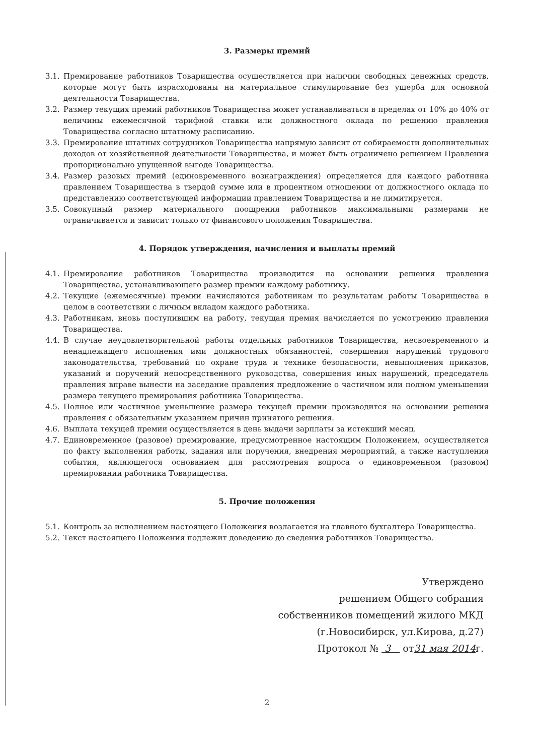3. Размеры премий
3.1. Премирование работников Товарищества осуществляется при наличии свободных денежных средств, которые могут быть израсходованы на материальное стимулирование без ущерба для основной деятельности Товарищества.
3.2. Размер текущих премий работников Товарищества может устанавливаться в пределах от 10% до 40% от величины ежемесячной тарифной ставки или должностного оклада по решению правления Товарищества согласно штатному расписанию.
3.3. Премирование штатных сотрудников Товарищества напрямую зависит от собираемости дополнительных доходов от хозяйственной деятельности Товарищества, и может быть ограничено решением Правления пропорционально упущенной выгоде Товарищества.
3.4. Размер разовых премий (единовременного вознаграждения) определяется для каждого работника правлением Товарищества в твердой сумме или в процентном отношении от должностного оклада по представлению соответствующей информации правлением Товарищества и не лимитируется.
3.5. Совокупный размер материального поощрения работников максимальными размерами не ограничивается и зависит только от финансового положения Товарищества.
4. Порядок утверждения, начисления и выплаты премий
4.1. Премирование работников Товарищества производится на основании решения правления Товарищества, устанавливающего размер премии каждому работнику.
4.2. Текущие (ежемесячные) премии начисляются работникам по результатам работы Товарищества в целом в соответствии с личным вкладом каждого работника.
4.3. Работникам, вновь поступившим на работу, текущая премия начисляется по усмотрению правления Товарищества.
4.4. В случае неудовлетворительной работы отдельных работников Товарищества, несвоевременного и ненадлежащего исполнения ими должностных обязанностей, совершения нарушений трудового законодательства, требований по охране труда и технике безопасности, невыполнения приказов, указаний и поручений непосредственного руководства, совершения иных нарушений, председатель правления вправе вынести на заседание правления предложение о частичном или полном уменьшении размера текущего премирования работника Товарищества.
4.5. Полное или частичное уменьшение размера текущей премии производится на основании решения правления с обязательным указанием причин принятого решения.
4.6. Выплата текущей премии осуществляется в день выдачи зарплаты за истекший месяц.
4.7. Единовременное (разовое) премирование, предусмотренное настоящим Положением, осуществляется по факту выполнения работы, задания или поручения, внедрения мероприятий, а также наступления события, являющегося основанием для рассмотрения вопроса о единовременном (разовом) премировании работника Товарищества.
5. Прочие положения
5.1. Контроль за исполнением настоящего Положения возлагается на главного бухгалтера Товарищества.
5.2. Текст настоящего Положения подлежит доведению до сведения работников Товарищества.
Утверждено
решением Общего собрания
собственников помещений жилого МКД
(г.Новосибирск, ул.Кирова, д.27)
Протокол № 3 от31 мая 2014г.
2